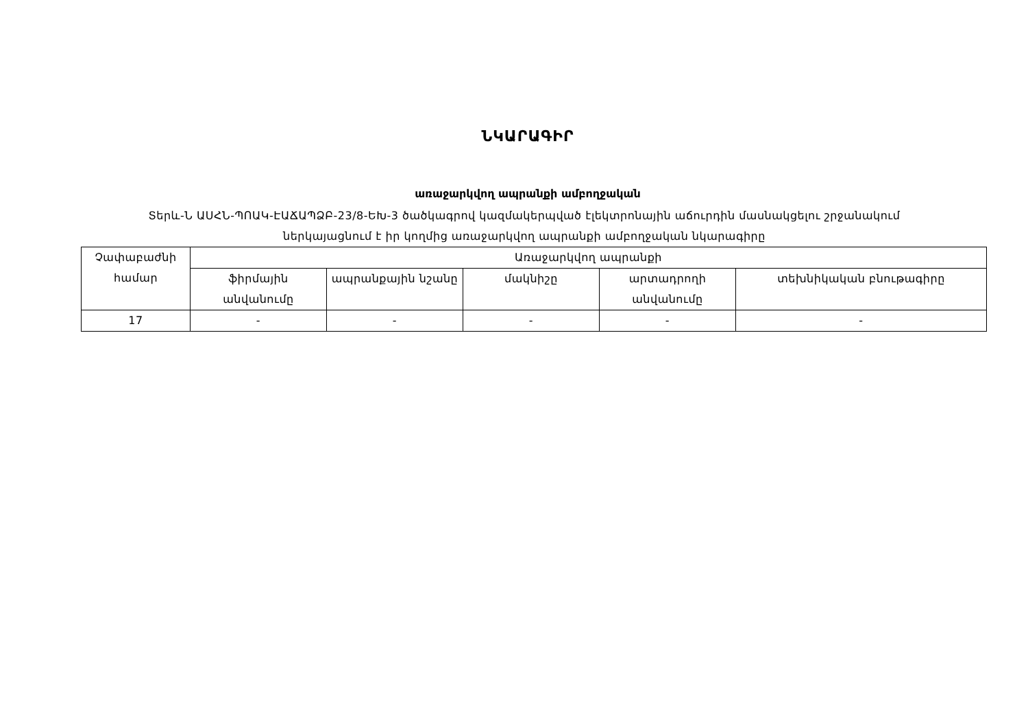ՆԿԱՐԱԳԻՐ
առաջարկվող ապրանքի ամբողջական
Տերև-Ն ԱՍՀՆ-ՊՈԱԿ-ԷԱՃԱՊՁԲ-23/8-ԵԽ-3 ծածկագրով կազմակերպված էլեկտրոնային աճուրդին մասնակցելու շրջանակում ներկայացնում է իր կողմից առաջարկվող ապրանքի ամբողջական նկարագիրը
| Չափաբաժնի համար | Առաջարկվող ապրանքի | | | | |
| | ֆիրմային անվանումը | ապրանքային նշանը | մակնիշը | արտադրողի անվանումը | տեխնիկական բնութագիրը |
| 17 | - | - | - | - | - |